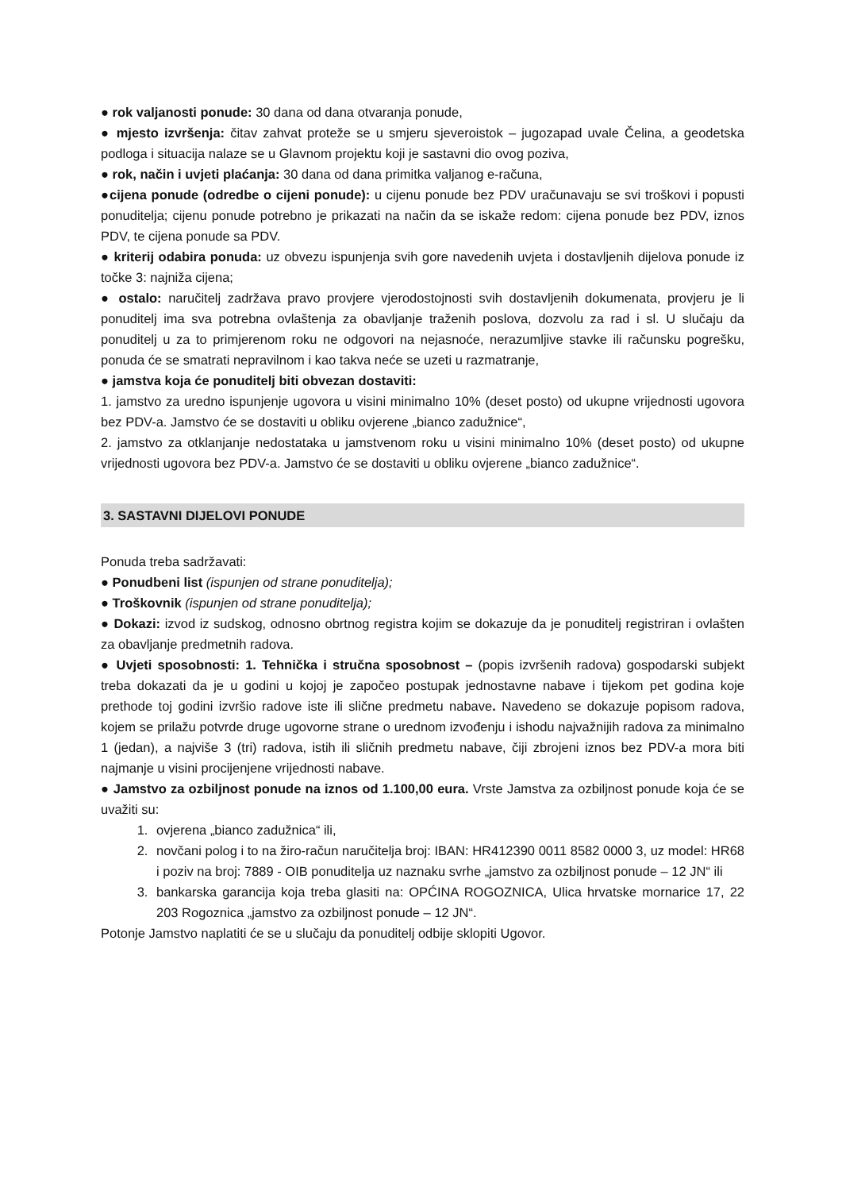● rok valjanosti ponude: 30 dana od dana otvaranja ponude,
● mjesto izvršenja: čitav zahvat proteže se u smjeru sjeveroistok – jugozapad uvale Čelina, a geodetska podloga i situacija nalaze se u Glavnom projektu koji je sastavni dio ovog poziva,
● rok, način i uvjeti plaćanja: 30 dana od dana primitka valjanog e-računa,
●cijena ponude (odredbe o cijeni ponude): u cijenu ponude bez PDV uračunavaju se svi troškovi i popusti ponuditelja; cijenu ponude potrebno je prikazati na način da se iskaže redom: cijena ponude bez PDV, iznos PDV, te cijena ponude sa PDV.
● kriterij odabira ponuda: uz obvezu ispunjenja svih gore navedenih uvjeta i dostavljenih dijelova ponude iz točke 3: najniža cijena;
● ostalo: naručitelj zadržava pravo provjere vjerodostojnosti svih dostavljenih dokumenata, provjeru je li ponuditelj ima sva potrebna ovlaštenja za obavljanje traženih poslova, dozvolu za rad i sl. U slučaju da ponuditelj u za to primjerenom roku ne odgovori na nejasnoće, nerazumljive stavke ili računsku pogrešku, ponuda će se smatrati nepravilnom i kao takva neće se uzeti u razmatranje,
● jamstva koja će ponuditelj biti obvezan dostaviti:
1. jamstvo za uredno ispunjenje ugovora u visini minimalno 10% (deset posto) od ukupne vrijednosti ugovora bez PDV-a. Jamstvo će se dostaviti u obliku ovjerene „bianco zadužnice“,
2. jamstvo za otklanjanje nedostataka u jamstvenom roku u visini minimalno 10% (deset posto) od ukupne vrijednosti ugovora bez PDV-a. Jamstvo će se dostaviti u obliku ovjerene „bianco zadužnice“.
3. SASTAVNI DIJELOVI PONUDE
Ponuda treba sadržavati:
● Ponudbeni list (ispunjen od strane ponuditelja);
● Troškovnik (ispunjen od strane ponuditelja);
● Dokazi: izvod iz sudskog, odnosno obrtnog registra kojim se dokazuje da je ponuditelj registriran i ovlašten za obavljanje predmetnih radova.
● Uvjeti sposobnosti: 1. Tehnička i stručna sposobnost – (popis izvršenih radova) gospodarski subjekt treba dokazati da je u godini u kojoj je započeo postupak jednostavne nabave i tijekom pet godina koje prethode toj godini izvršio radove iste ili slične predmetu nabave. Navedeno se dokazuje popisom radova, kojem se prilažu potvrde druge ugovorne strane o urednom izvođenju i ishodu najvažnijih radova za minimalno 1 (jedan), a najviše 3 (tri) radova, istih ili sličnih predmetu nabave, čiji zbrojeni iznos bez PDV-a mora biti najmanje u visini procijenjene vrijednosti nabave.
● Jamstvo za ozbiljnost ponude na iznos od 1.100,00 eura. Vrste Jamstva za ozbiljnost ponude koja će se uvažiti su:
1. ovjerena „bianco zadužnica“ ili,
2. novčani polog i to na žiro-račun naručitelja broj: IBAN: HR412390 0011 8582 0000 3, uz model: HR68 i poziv na broj: 7889 - OIB ponuditelja uz naznaku svrhe „jamstvo za ozbiljnost ponude – 12 JN“ ili
3. bankarska garancija koja treba glasiti na: OPĆINA ROGOZNICA, Ulica hrvatske mornarice 17, 22 203 Rogoznica „jamstvo za ozbiljnost ponude – 12 JN“.
Potonje Jamstvo naplatiti će se u slučaju da ponuditelj odbije sklopiti Ugovor.